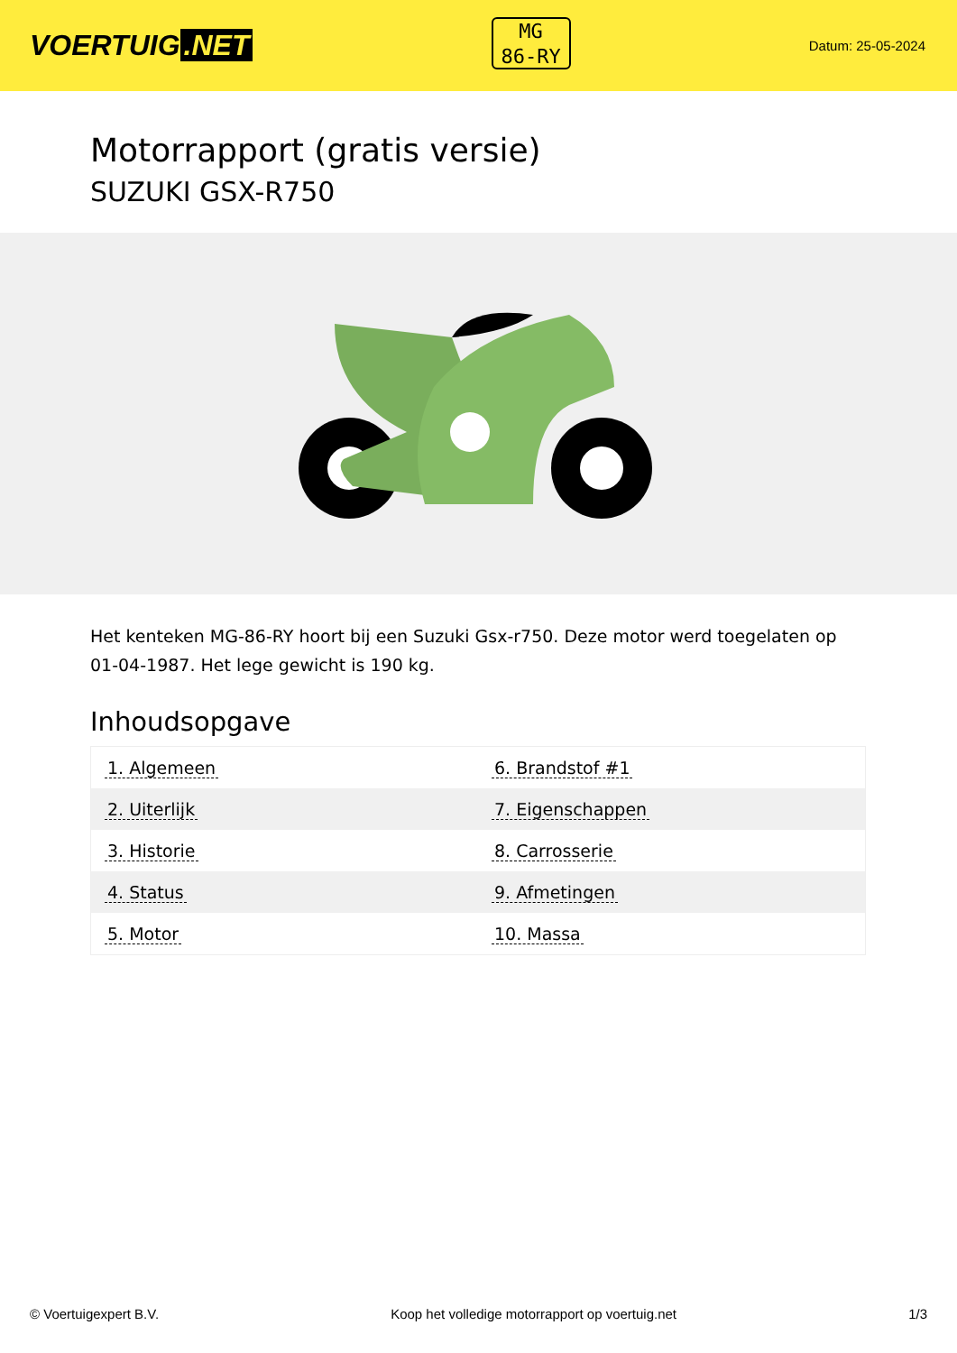VOERTUIG.NET
MG
86-RY
Datum: 25-05-2024
Motorrapport (gratis versie)
SUZUKI GSX-R750
Het kenteken MG-86-RY hoort bij een Suzuki Gsx-r750. Deze motor werd toegelaten op 01-04-1987. Het lege gewicht is 190 kg.
Inhoudsopgave
| 1. Algemeen | 6. Brandstof #1 |
| 2. Uiterlijk | 7. Eigenschappen |
| 3. Historie | 8. Carrosserie |
| 4. Status | 9. Afmetingen |
| 5. Motor | 10. Massa |
© Voertuigexpert B.V. Koop het volledige motorrapport op voertuig.net 1/3